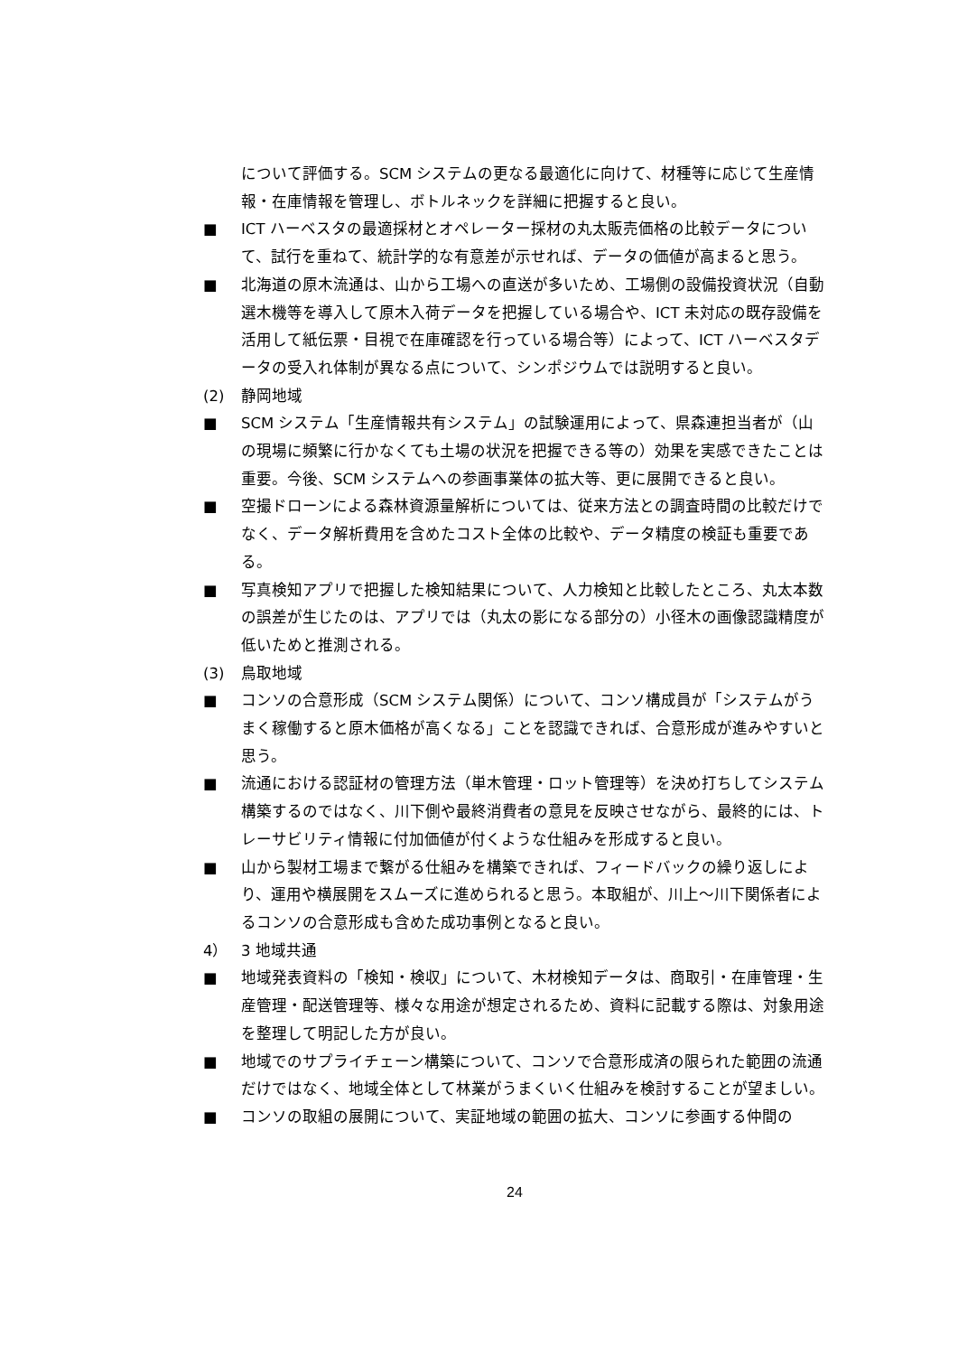について評価する。SCM システムの更なる最適化に向けて、材種等に応じて生産情報・在庫情報を管理し、ボトルネックを詳細に把握すると良い。
■ ICT ハーベスタの最適採材とオペレーター採材の丸太販売価格の比較データについて、試行を重ねて、統計学的な有意差が示せれば、データの価値が高まると思う。
■ 北海道の原木流通は、山から工場への直送が多いため、工場側の設備投資状況（自動選木機等を導入して原木入荷データを把握している場合や、ICT 未対応の既存設備を活用して紙伝票・目視で在庫確認を行っている場合等）によって、ICT ハーベスタデータの受入れ体制が異なる点について、シンポジウムでは説明すると良い。
(2) 静岡地域
■ SCM システム「生産情報共有システム」の試験運用によって、県森連担当者が（山の現場に頻繁に行かなくても土場の状況を把握できる等の）効果を実感できたことは重要。今後、SCM システムへの参画事業体の拡大等、更に展開できると良い。
■ 空撮ドローンによる森林資源量解析については、従来方法との調査時間の比較だけでなく、データ解析費用を含めたコスト全体の比較や、データ精度の検証も重要である。
■ 写真検知アプリで把握した検知結果について、人力検知と比較したところ、丸太本数の誤差が生じたのは、アプリでは（丸太の影になる部分の）小径木の画像認識精度が低いためと推測される。
(3) 鳥取地域
■ コンソの合意形成（SCM システム関係）について、コンソ構成員が「システムがうまく稼働すると原木価格が高くなる」ことを認識できれば、合意形成が進みやすいと思う。
■ 流通における認証材の管理方法（単木管理・ロット管理等）を決め打ちしてシステム構築するのではなく、川下側や最終消費者の意見を反映させながら、最終的には、トレーサビリティ情報に付加価値が付くような仕組みを形成すると良い。
■ 山から製材工場まで繋がる仕組みを構築できれば、フィードバックの繰り返しにより、運用や横展開をスムーズに進められると思う。本取組が、川上～川下関係者によるコンソの合意形成も含めた成功事例となると良い。
4） 3 地域共通
■ 地域発表資料の「検知・検収」について、木材検知データは、商取引・在庫管理・生産管理・配送管理等、様々な用途が想定されるため、資料に記載する際は、対象用途を整理して明記した方が良い。
■ 地域でのサプライチェーン構築について、コンソで合意形成済の限られた範囲の流通だけではなく、地域全体として林業がうまくいく仕組みを検討することが望ましい。
■ コンソの取組の展開について、実証地域の範囲の拡大、コンソに参画する仲間の
24